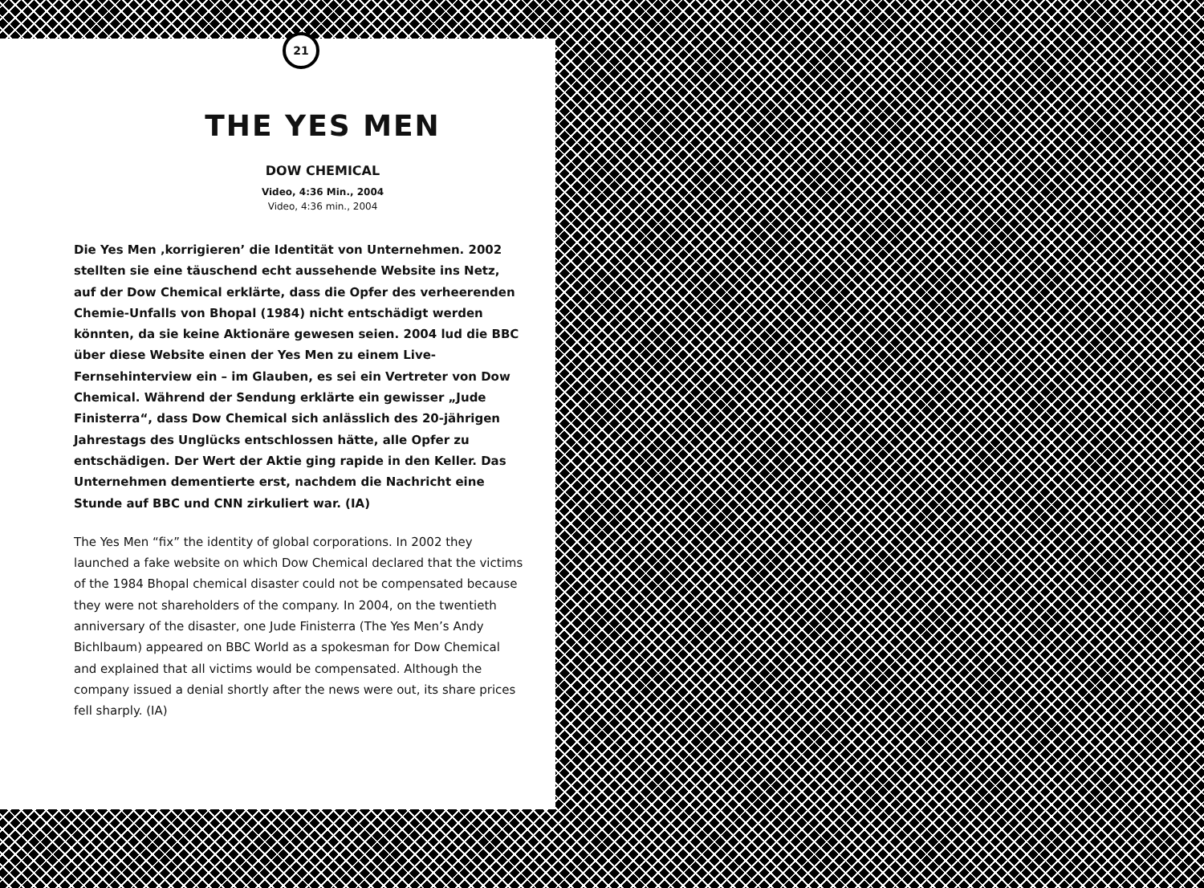21
THE YES MEN
DOW CHEMICAL
Video, 4:36 Min., 2004
Video, 4:36 min., 2004
Die Yes Men ‚korrigieren’ die Identität von Unternehmen. 2002 stellten sie eine täuschend echt aussehende Website ins Netz, auf der Dow Chemical erklärte, dass die Opfer des verheerenden Chemie-Unfalls von Bhopal (1984) nicht entschädigt werden könnten, da sie keine Aktionäre gewesen seien. 2004 lud die BBC über diese Website einen der Yes Men zu einem Live-Fernsehinterview ein – im Glauben, es sei ein Vertreter von Dow Chemical. Während der Sendung erklärte ein gewisser „Jude Finisterra“, dass Dow Chemical sich anlässlich des 20-jährigen Jahrestags des Unglücks entschlossen hätte, alle Opfer zu entschädigen. Der Wert der Aktie ging rapide in den Keller. Das Unternehmen dementierte erst, nachdem die Nachricht eine Stunde auf BBC und CNN zirkuliert war. (IA)
The Yes Men “fix” the identity of global corporations. In 2002 they launched a fake website on which Dow Chemical declared that the victims of the 1984 Bhopal chemical disaster could not be compensated because they were not shareholders of the company. In 2004, on the twentieth anniversary of the disaster, one Jude Finisterra (The Yes Men’s Andy Bichlbaum) appeared on BBC World as a spokesman for Dow Chemical and explained that all victims would be compensated. Although the company issued a denial shortly after the news were out, its share prices fell sharply. (IA)